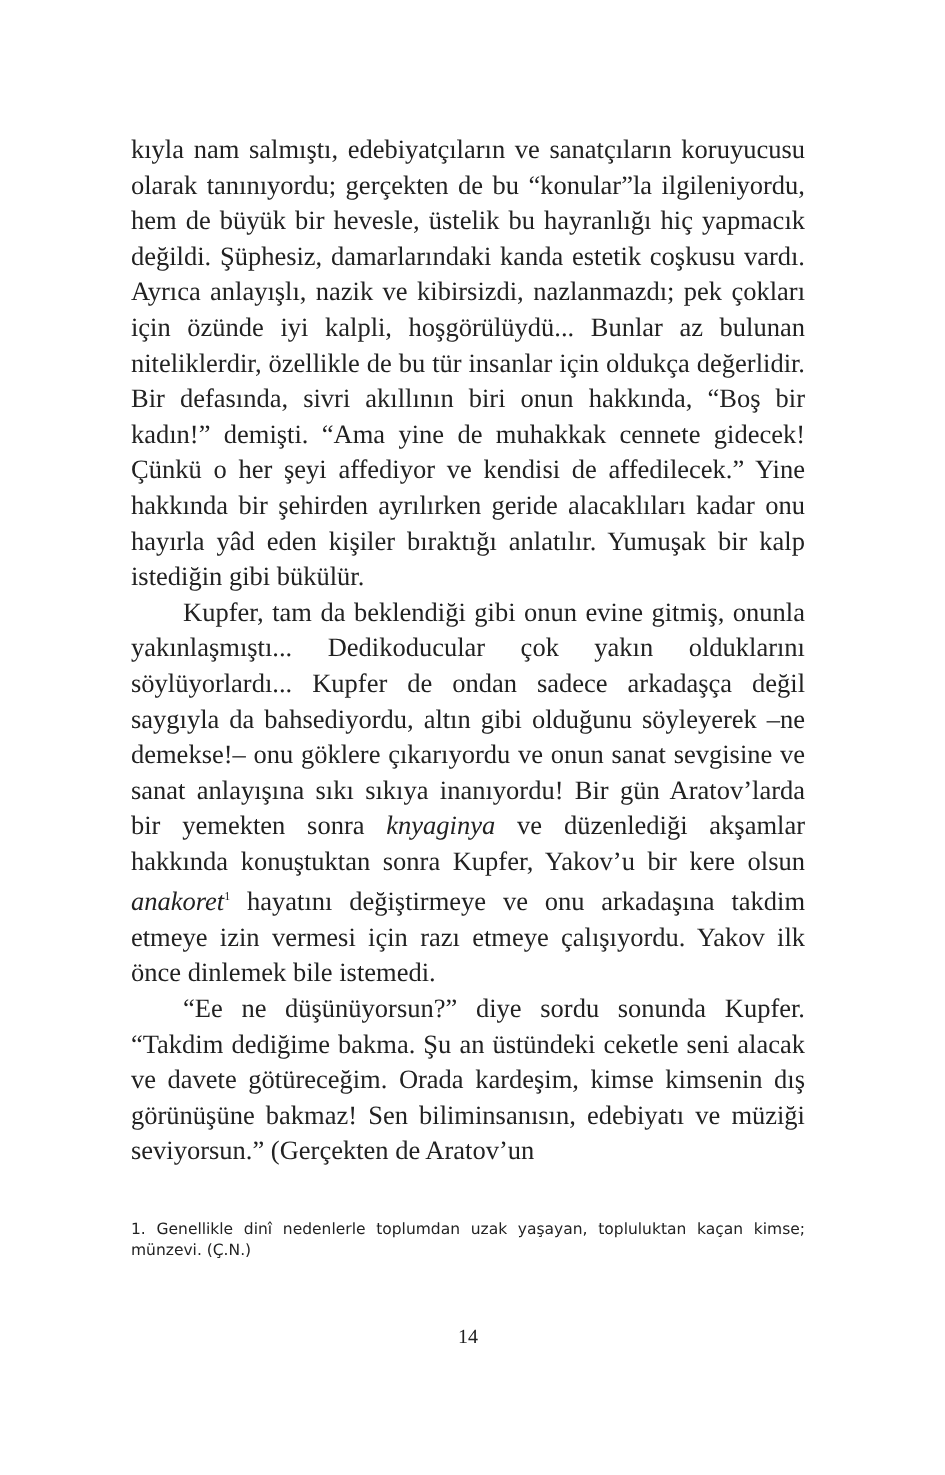kıyla nam salmıştı, edebiyatçıların ve sanatçıların koruyucusu olarak tanınıyordu; gerçekten de bu “konular”la ilgileniyordu, hem de büyük bir hevesle, üstelik bu hayranlığı hiç yapmacık değildi. Şüphesiz, damarlarındaki kanda estetik coşkusu vardı. Ayrıca anlayışlı, nazik ve kibirsizdi, nazlanmazdı; pek çokları için özünde iyi kalpli, hoşgörülüydü... Bunlar az bulunan niteliklerdir, özellikle de bu tür insanlar için oldukça değerlidir. Bir defasında, sivri akıllının biri onun hakkında, “Boş bir kadın!” demişti. “Ama yine de muhakkak cennete gidecek! Çünkü o her şeyi affediyor ve kendisi de affedilecek.” Yine hakkında bir şehirden ayrılırken geride alacaklıları kadar onu hayırla yâd eden kişiler bıraktığı anlatılır. Yumuşak bir kalp istediğin gibi bükülür.
Kupfer, tam da beklendiği gibi onun evine gitmiş, onunla yakınlaşmıştı... Dedikoducular çok yakın olduklarını söylüyorlardı... Kupfer de ondan sadece arkadaşça değil saygıyla da bahsediyordu, altın gibi olduğunu söyleyerek –ne demekse!– onu göklere çıkarıyordu ve onun sanat sevgisine ve sanat anlayışına sıkı sıkıya inanıyordu! Bir gün Aratov’larda bir yemekten sonra knyaginya ve düzenlediği akşamlar hakkında konuştuktan sonra Kupfer, Yakov’u bir kere olsun anakoret<sup>1</sup> hayatını değiştirmeye ve onu arkadaşına takdim etmeye izin vermesi için razı etmeye çalışıyordu. Yakov ilk önce dinlemek bile istemedi.
“Ee ne düşünüyorsun?” diye sordu sonunda Kupfer. “Takdim dediğime bakma. Şu an üstündeki ceketle seni alacak ve davete götüreceğim. Orada kardeşim, kimse kimsenin dış görünüşüne bakmaz! Sen biliminsanısın, edebiyatı ve müziği seviyorsun.” (Gerçekten de Aratov’un
1. Genellikle dinî nedenlerle toplumdan uzak yaşayan, topluluktan kaçan kimse; münzevi. (Ç.N.)
14